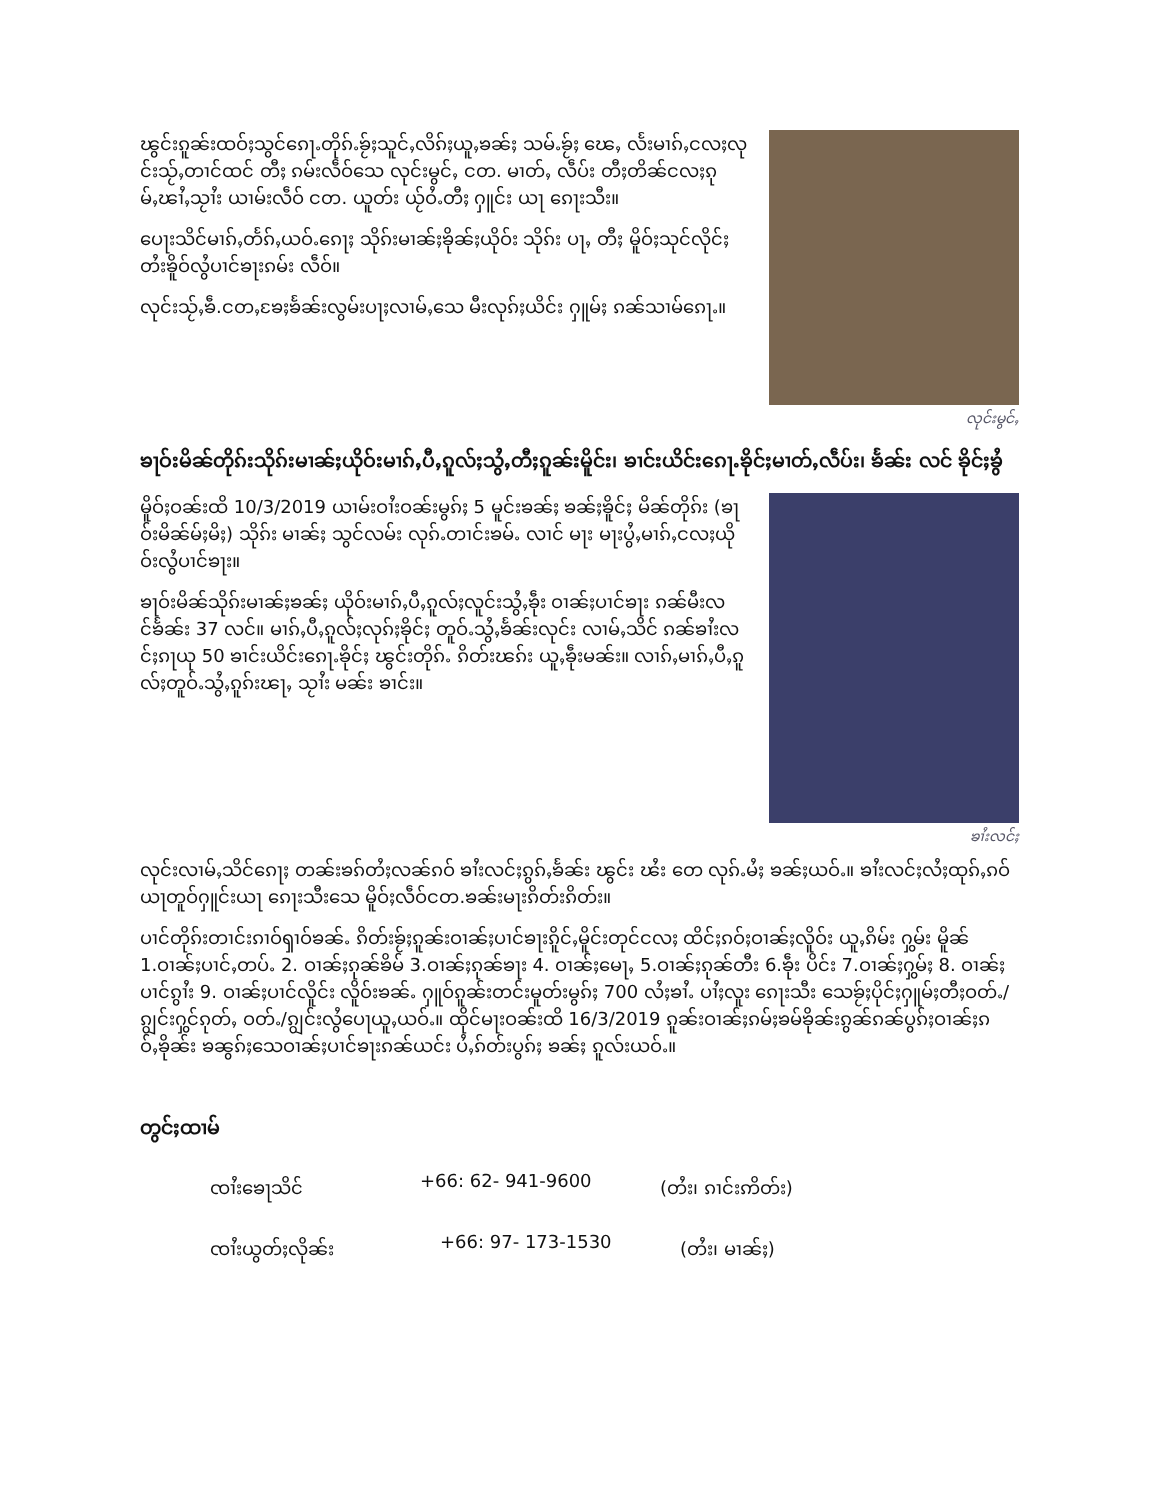ၽွင်းၵူၼ်းထဝ်ႈသွင်ၵေႃႉတိုၵ်ႉၶႂ်ႈသူင်ႇလိၵ်ႈယူႇၶၼ်ႈ သမ်ႉၶႂ်ႈ ၽေႇ လႅးမၢၵ်ႇငလႈလုင်းသႂ်ႇတၢင်ထင် တီႈ ၵမ်းလဵဝ်သေ လုင်းမွင်ႇ ငတ. မၢတ်ႇ လဵပ်း တီႈတိၼ်ငလႈၵုမ်ႇၽၢႆႇသႂၢႆး ယၢမ်းလဵဝ် ငတ. ယူတ်း ယႂ်ဝႆႉတီႈ ႁူင်း ယႃ ၵေႃးသီး။
ပေႃးသိင်မၢၵ်ႇတႅၵ်ႇယဝ်ႉၵေႃႈ သိုၵ်းမၢၼ်ႈၶိုၼ်ႈယိုဝ်း သိုၵ်း ပႃႇ တီႈ မိူဝ်ႈသုင်လိုင်ႈတႆးၶိူဝ်လွႆပၢင်ၶႃးၵမ်း လဵဝ်။
လုင်းသႂ်ႇၶဵ.ငတႇၶႄႈၶႅၼ်းလွမ်းပႃႈလၢမ်ႇသေ မီးလုၵ်ႈယိင်း ႁူမ်ႈ ၵၼ်သၢမ်ၵေႃႉ။
လုင်းမွင်ႇ
ၶႃဝ်းမိၼ်တိုၵ်းသိုၵ်းမၢၼ်ႈယိုဝ်းမၢၵ်ႇပီႇၵူလ်ႈသွႆႇတီႈၵူၼ်းမိူင်း၊ ၶၢင်းယိင်းၵေႃႉၶိုင်ႈမၢတ်ႇလဵပ်း၊ ၶႅၼ်း လင် ၶိုင်ႈၶွႆ
မိူဝ်ႈဝၼ်းထိ 10/3/2019 ယၢမ်းဝၢႆးဝၼ်းမွၵ်ႈ 5 မူင်းၶၼ်ႈ ၶၼ်ႈၶိူင်ႈ မိၼ်တိုၵ်း (ၶႃဝ်းမိၼ်မ်ႈမိႈ) သိုၵ်း မၢၼ်ႈ သွင်လမ်း လုၵ်ႉတၢင်းၶမ်ႉ လၢင် မႃး မႃးပွႆႇမၢၵ်ႇငလႈယိုဝ်းလွႆပၢင်ၶႃး။
ၶႃဝ်းမိၼ်သိုၵ်းမၢၼ်ႈၶၼ်ႈ ယိုဝ်းမၢၵ်ႇပီႇၵူလ်ႈလူင်းသွႆႇၶဵုး ဝၢၼ်ႈပၢင်ၶႃး ၵၼ်မီးလင်ၶႅၼ်း 37 လင်။ မၢၵ်ႇပီႇၵူလ်ႈလုၵ်ႈၶိုင်ႈ တူဝ်ႉသွႆႇၶႅၼ်းလုင်း လၢမ်ႇသိင် ၵၼ်ၶၢႆးလင်ႈၵႃယု 50 ၶၢင်းယိင်းၵေႃႉၶိုင်ႈ ၽွင်းတိုၵ်ႉ ၵိတ်းၽၵ်း ယူႇၶဵုးမၼ်း။ လၢၵ်ႇမၢၵ်ႇပီႇၵူလ်ႈတူဝ်ႉသွႆႇၵူၵ်းၽႃႇ သႂၢႆး မၼ်း ၶၢင်း။
ၶၢႆးလင်ႈ
လုင်းလၢမ်ႇသိင်ၵေႃႈ တၼ်းၶၵ်တႆႈလၼ်ၵဝ် ၶၢႆးလင်ႈၵွၵ်ႇၶႅၼ်း ၽွင်း ၽႆး တေ လုၵ်ႉမႆႈ ၶၼ်ႈယဝ်ႉ။ ၶၢႆးလင်ႈလႆႈထုၵ်ႇၵဝ်ယႃတူဝ်ႁူင်းယႃ ၵေႃးသီးသေ မိူဝ်ႈလဵဝ်ငတ.ၶၼ်းမႃးၵိတ်းၵိတ်း။
ပၢင်တိုၵ်းတၢင်းၵၢဝ်ၡၢဝ်ၶၼ်ႉ ၵိတ်းၶႂ်ႈၵူၼ်းဝၢၼ်ႈပၢင်ၶႃးၵိူင်ႇမိူင်းတုင်ငလႈ ထိင်ႈၵဝ်ႈဝၢၼ်ႈလိူဝ်း ယူႇၵိမ်း ႁွမ်း မိူၼ် 1.ဝၢၼ်ႈပၢင်ႇတပ်ႉ 2. ဝၢၼ်ႈၵုၼ်ၶိမ် 3.ဝၢၼ်ႈၵုၼ်ၶႃး 4. ဝၢၼ်ႈမေႃႇ 5.ဝၢၼ်ႈၵုၼ်တီး 6.ၶဵုး ပိင်း 7.ဝၢၼ်ႈႁွမ်ႈ 8. ဝၢၼ်ႈပၢင်ၵွၢႆး 9. ဝၢၼ်ႈပၢင်လိူင်း လိူဝ်းၶၼ်ႉ ႁူဝ်ၵူၼ်းတင်းမူတ်းမွၵ်ႈ 700 လႆႈၶၢႆႉ ပၢႆႈလူး ၵေႃးသီး သေၶႂ်ႈပိုင်ႈႁူမ်ႈတီႈဝတ်ႉ/ၵျွင်းႁွင်ၵုတ်ႇ ဝတ်ႉ/ၵျွင်းလွႆပေႃယူႇယဝ်ႉ။ ထိုင်မႃးဝၼ်းထိ 16/3/2019 ၵူၼ်းဝၢၼ်ႈၵမ်ႈၶမ်ၶိုၼ်းၵွၼ်ၵၼ်ပွၵ်ႈဝၢၼ်ႈၵဝ်ႇၶိုၼ်း ၶၼွၵ်ႈသေဝၢၼ်ႈပၢင်ၶႃးၵၼ်ယင်း ပႆႇၵ်တ်းပွၵ်ႈ ၶၼ်ႈ ၵူလ်းယဝ်ႉ။
တွင်ႈထၢမ်
ၸၢႆးၶေႃသိင် +66: 62- 941-9600 (တႆး၊ ၵၢင်းဢိတ်း)
ၸၢႆးယွတ်ႈလိုၼ်း +66: 97- 173-1530 (တႆး၊ မၢၼ်ႈ)